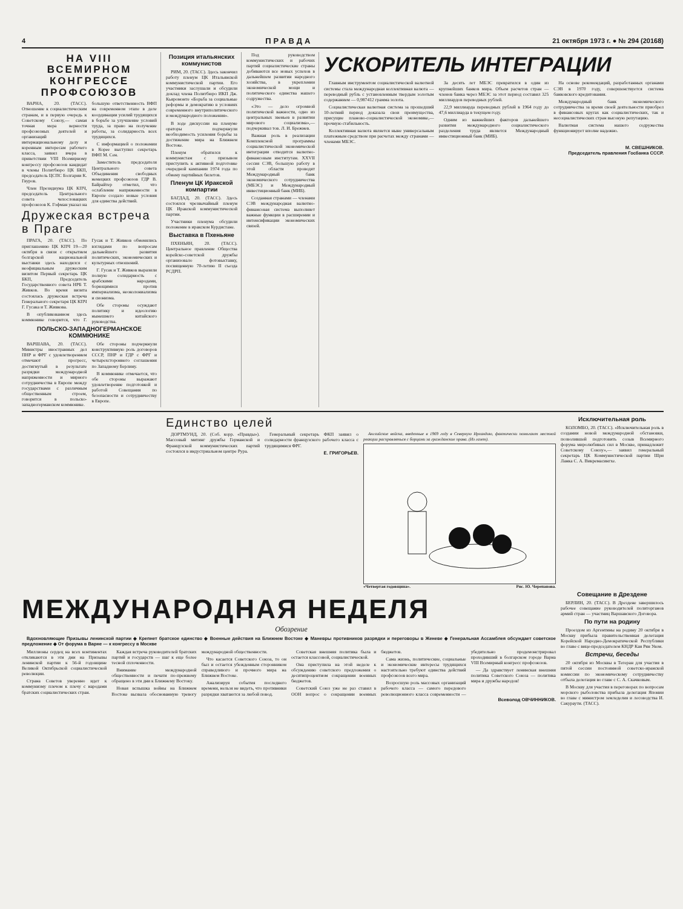4 ПРАВДА 21 октября 1973 г. ● № 294 (20168)
НА VIII ВСЕМИРНОМ КОНГРЕССЕ ПРОФСОЮЗОВ
ВАРНА, 20. (ТАСС). Отношение к социалистическим странам, и в первую очередь к Советскому Союзу,— самая точная мера верности профсоюзных деятелей и организаций интернациональному делу и коренным интересам рабочего класса, заявил вчера в приветствии VIII Всемирному конгрессу профсоюзов кандидат в члены Политбюро ЦК БКП, председатель ЦСПС Болгарии К. Гяуров.
Член Президиума ЦК КПЧ, председатель Центрального совета чехословацких профсоюзов К. Гофман указал на большую ответственность ВФП на современном этапе в деле координации усилий трудящихся в борьбе за улучшение условий труда, за право на получение работы, за солидарность всех трудящихся.
С информацией о положении в Корее выступил секретарь ВФП М. Сен.
Заместитель председателя Центрального совета Объединения свободных немецких профсоюзов ГДР В. Байрайтер отметил, что ослабление напряженности в Европе создало новые условия для единства действий.
Дружеская встреча в Праге
ПРАГА, 20. (ТАСС). По приглашению ЦК КПЧ 19—20 октября в связи с открытием болгарской национальной выставки здесь находился с неофициальным дружеским визитом Первый секретарь ЦК БКП, Председатель Государственного совета НРБ Т. Живков. Во время визита состоялась дружеская встреча Генерального секретаря ЦК КПЧ Г. Гусака и Т. Живкова.
В опубликованном здесь коммюнике говорится, что Г. Гусак и Т. Живков обменялись взглядами по вопросам дальнейшего развития политических, экономических и культурных отношений.
Г. Гусак и Т. Живков выразили полную солидарность с арабскими народами, борющимися против империализма, неоколониализма и сионизма.
Обе стороны осуждают политику и идеологию нынешнего китайского руководства.
ПОЛЬСКО-ЗАПАДНОГЕРМАНСКОЕ КОММЮНИКЕ
ВАРШАВА, 20. (ТАСС). Министры иностранных дел ПНР и ФРГ с удовлетворением отмечают прогресс, достигнутый в результате разрядки международной напряженности и мирного сотрудничества в Европе между государствами с различным общественным строем, говорится в польско-западногерманском коммюнике.
Обе стороны подчеркнули конструктивную роль договоров СССР, ПНР и ГДР с ФРГ и четырехстороннего соглашения по Западному Берлину.
В коммюнике отмечается, что обе стороны выражают удовлетворение подготовкой и работой Совещания по безопасности и сотрудничеству в Европе.
Позиция итальянских коммунистов
РИМ, 20. (ТАСС). Здесь закончил работу пленум ЦК Итальянской коммунистической партии. Его участники заслушали и обсудили доклад члена Политбюро ИКП Дж. Кьяромонте «Борьба за социальные реформы и демократию в условиях современного внутриполитического и международного положения».
В ходе дискуссии на пленуме ораторы подчеркнули необходимость усиления борьбы за достижение мира на Ближнем Востоке.
Пленум обратился к коммунистам с призывом приступить к активной подготовке очередной кампании 1974 года по обмену партийных билетов.
Пленум ЦК Иракской компартии
БАГДАД, 20. (ТАСС). Здесь состоялся чрезвычайный пленум ЦК Иракской коммунистической партии.
Участники пленума обсудили положение в иракском Курдистане.
Выставка в Пхеньяне
ПХЕНЬЯН, 20. (ТАСС). Центральное правление Общества корейско-советской дружбы организовало фотовыставку, посвященную 70-летию II съезда РСДРП.
Под руководством коммунистических и рабочих партий социалистические страны добиваются все новых успехов в дальнейшем развитии народного хозяйства, в укреплении экономической мощи и политического единства нашего содружества.
«Это — дело огромной политической важности, одно из центральных звеньев в развитии мирового социализма»,— подчеркивал тов. Л. И. Брежнев.
Важная роль в реализации Комплексной программы социалистической экономической интеграции отводится валютно-финансовым институтам. XXVII сессия СЭВ, большую работу в этой области проводят Международный банк экономического сотрудничества (МБЭС) и Международный инвестиционный банк (МИБ).
Созданная странами — членами СЭВ международная валютно-финансовая система выполняет важные функции в расширении и интенсификации экономических связей.
УСКОРИТЕЛЬ ИНТЕГРАЦИИ
Главным инструментом социалистической валютной системы стала международная коллективная валюта — переводный рубль с установленным твердым золотым содержанием — 0,987412 грамма золота.
Социалистическая валютная система за прошедший 10-летний период доказала свои преимущества, присущие планово-социалистической экономике,— прочную стабильность.
Коллективная валюта является ныне универсальным платежным средством при расчетах между странами — членами МБЭС.
За десять лет МБЭС превратился в один из крупнейших банков мира. Объем расчетов стран — членов банка через МБЭС за этот период составил 325 миллиардов переводных рублей.
22,9 миллиарда переводных рублей в 1964 году до 47,6 миллиарда в текущем году.
Одним из важнейших факторов дальнейшего развития международного социалистического разделения труда является Международный инвестиционный банк (МИБ).
На основе рекомендаций, разработанных органами СЭВ в 1970 году, совершенствуется система банковского кредитования.
Международный банк экономического сотрудничества за время своей деятельности приобрел в финансовых кругах как социалистических, так и несоциалистических стран высокую репутацию.
Валютная система нашего содружества функционирует вполне надежно.
М. СВЕШНИКОВ.
Председатель правления Госбанка СССР.
Единство целей
ДОРТМУНД, 20. (Соб. корр. «Правды»). Массовый митинг дружбы Германской и Французской коммунистических партий состоялся в индустриальном центре Рура.
Генеральный секретарь ФКП заявил о солидарности французского рабочего класса с трудящимися ФРГ.
Е. ГРИГОРЬЕВ.
Английские войска, введенные в 1969 году в Северную Ирландию, фактически помогают местной реакции расправляться с борцами за гражданские права. (Из газет).
«Четвертая годовщина». Рис. Ю. Черепанова.
Исключительная роль
КОЛОМБО, 20. (ТАСС). «Исключительная роль в создании новой международной обстановки, позволившей подготовить созыв Всемирного форума миролюбивых сил в Москве, принадлежит Советскому Союзу»,— заявил генеральный секретарь ЦК Коммунистической партии Шри Ланка С. А. Викремасингхе.
МЕЖДУНАРОДНАЯ НЕДЕЛЯ
Обозрение
Вдохновляющие Призывы ленинской партии ◆ Крепнет братское единство ◆ Военные действия на Ближнем Востоке ◆ Маневры противников разрядки и переговоры в Женеве ◆ Генеральная Ассамблея обсуждает советское предложение ◆ От форума в Варне — к конгрессу в Москве
Миллионы сердец на всех континентах откликаются в эти дни на Призывы ленинской партии к 56-й годовщине Великой Октябрьской социалистической революции.
Страна Советов уверенно идет к коммунизму плечом к плечу с народами братских социалистических стран.
Каждая встреча руководителей братских партий и государств — шаг к еще более тесной сплоченности.
Внимание международной общественности и печати по-прежнему обращено в эти дни к Ближнему Востоку.
Новая вспышка войны на Ближнем Востоке вызвала обоснованную тревогу международной общественности.
Что касается Советского Союза, то он был и остается убежденным сторонником справедливого и прочного мира на Ближнем Востоке.
Анализируя события последнего времени, нельзя не видеть, что противники разрядки хватаются за любой повод.
Советская внешняя политика была и остается классовой, социалистической.
Она приступила на этой неделе к обсуждению советского предложения о десятипроцентном сокращении военных бюджетов.
Советский Союз уже не раз ставил в ООН вопрос о сокращении военных бюджетов.
Сама жизнь, политические, социальные и экономические интересы трудящихся настоятельно требуют единства действий профсоюзов всего мира.
Возросшую роль массовых организаций рабочего класса — самого передового революционного класса современности — убедительно продемонстрировал проходивший в болгарском городе Варна VIII Всемирный конгресс профсоюзов.
— Да здравствует ленинская внешняя политика Советского Союза — политика мира и дружбы народов!
Всеволод ОВЧИННИКОВ.
Совещание в Дрездене
БЕРЛИН, 20. (ТАСС). В Дрездене завершилось рабочее совещание руководителей политорганов армий стран — участниц Варшавского Договора.
По пути на родину
Проездом из Аргентины на родину 20 октября в Москву прибыла правительственная делегация Корейской Народно-Демократической Республики во главе с вице-председателем КНДР Кан Рян Уком.
Встречи, беседы
20 октября из Москвы в Тегеран для участия в пятой сессии постоянной советско-иранской комиссии по экономическому сотрудничеству отбыла делегация во главе с С. А. Скачковым.
В Москву для участия в переговорах по вопросам морского рыболовства прибыла делегация Японии во главе с министром земледелия и лесоводства И. Сакураути. (ТАСС).